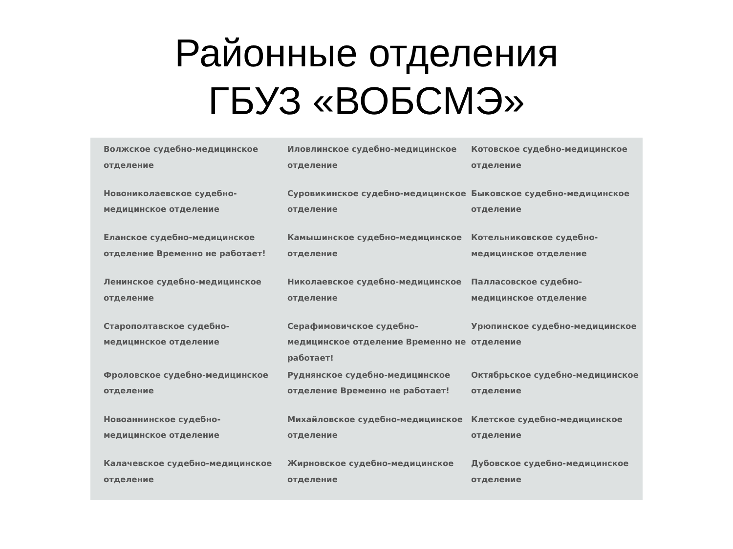Районные отделения
ГБУЗ «ВОБСМЭ»
Волжское судебно-медицинское отделение
Иловлинское судебно-медицинское отделение
Котовское судебно-медицинское отделение
Новониколаевское судебно-медицинское отделение
Суровикинское судебно-медицинское отделение
Быковское судебно-медицинское отделение
Еланское судебно-медицинское отделение Временно не работает!
Камышинское судебно-медицинское отделение
Котельниковское судебно-медицинское отделение
Ленинское судебно-медицинское отделение
Николаевское судебно-медицинское отделение
Палласовское судебно-медицинское отделение
Старополтавское судебно-медицинское отделение
Серафимовичское судебно-медицинское отделение Временно не работает!
Урюпинское судебно-медицинское отделение
Фроловское судебно-медицинское отделение
Руднянское судебно-медицинское отделение Временно не работает!
Октябрьское судебно-медицинское отделение
Новоаннинское судебно-медицинское отделение
Михайловское судебно-медицинское отделение
Клетское судебно-медицинское отделение
Калачевское судебно-медицинское отделение
Жирновское судебно-медицинское отделение
Дубовское судебно-медицинское отделение